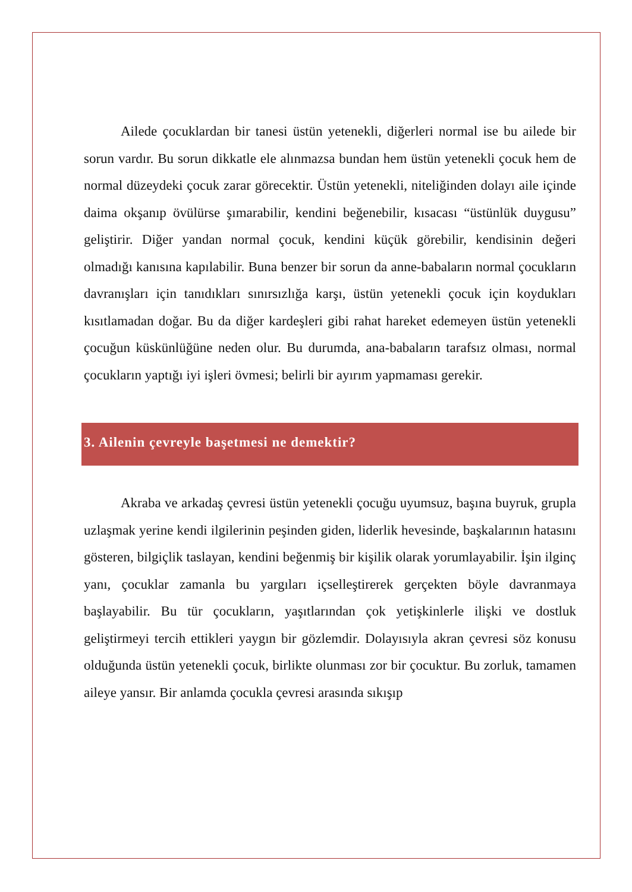Ailede çocuklardan bir tanesi üstün yetenekli, diğerleri normal ise bu ailede bir sorun vardır. Bu sorun dikkatle ele alınmazsa bundan hem üstün yetenekli çocuk hem de normal düzeydeki çocuk zarar görecektir. Üstün yetenekli, niteliğinden dolayı aile içinde daima okşanıp övülürse şımarabilir, kendini beğenebilir, kısacası “üstünlük duygusu” geliştirir. Diğer yandan normal çocuk, kendini küçük görebilir, kendisinin değeri olmadığı kanısına kapılabilir. Buna benzer bir sorun da anne-babaların normal çocukların davranışları için tanıdıkları sınırsızlığa karşı, üstün yetenekli çocuk için koydukları kısıtlamadan doğar. Bu da diğer kardeşleri gibi rahat hareket edemeyen üstün yetenekli çocuğun küskünlüğüne neden olur. Bu durumda, ana-babaların tarafsız olması, normal çocukların yaptığı iyi işleri övmesi; belirli bir ayırım yapmaması gerekir.
3. Ailenin çevreyle başetmesi ne demektir?
Akraba ve arkadaş çevresi üstün yetenekli çocuğu uyumsuz, başına buyruk, grupla uzlaşmak yerine kendi ilgilerinin peşinden giden, liderlik hevesinde, başkalarının hatasını gösteren, bilgiçlik taslayan, kendini beğenmiş bir kişilik olarak yorumlayabilir. İşin ilginç yanı, çocuklar zamanla bu yargıları içselleştirerek gerçekten böyle davranmaya başlayabilir. Bu tür çocukların, yaşıtlarından çok yetişkinlerle ilişki ve dostluk geliştirmeyi tercih ettikleri yaygın bir gözlemdir. Dolayısıyla akran çevresi söz konusu olduğunda üstün yetenekli çocuk, birlikte olunması zor bir çocuktur. Bu zorluk, tamamen aileye yansır. Bir anlamda çocukla çevresi arasında sıkışıp